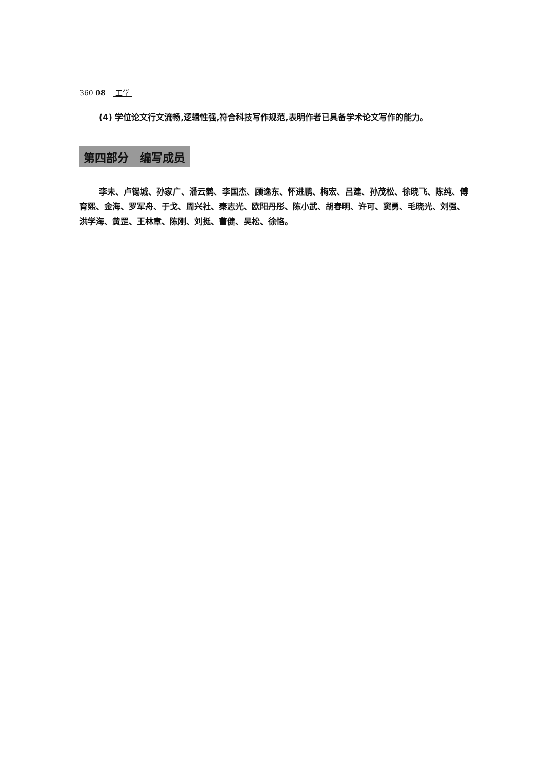360 08 工学
(4) 学位论文行文流畅,逻辑性强,符合科技写作规范,表明作者已具备学术论文写作的能力。
第四部分　编写成员
李未、卢锡城、孙家广、潘云鹤、李国杰、顾逸东、怀进鹏、梅宏、吕建、孙茂松、徐晓飞、陈纯、傅育熙、金海、罗军舟、于戈、周兴社、秦志光、欧阳丹彤、陈小武、胡春明、许可、窦勇、毛晓光、刘强、洪学海、黄罡、王林章、陈刚、刘挺、曹健、吴松、徐恪。